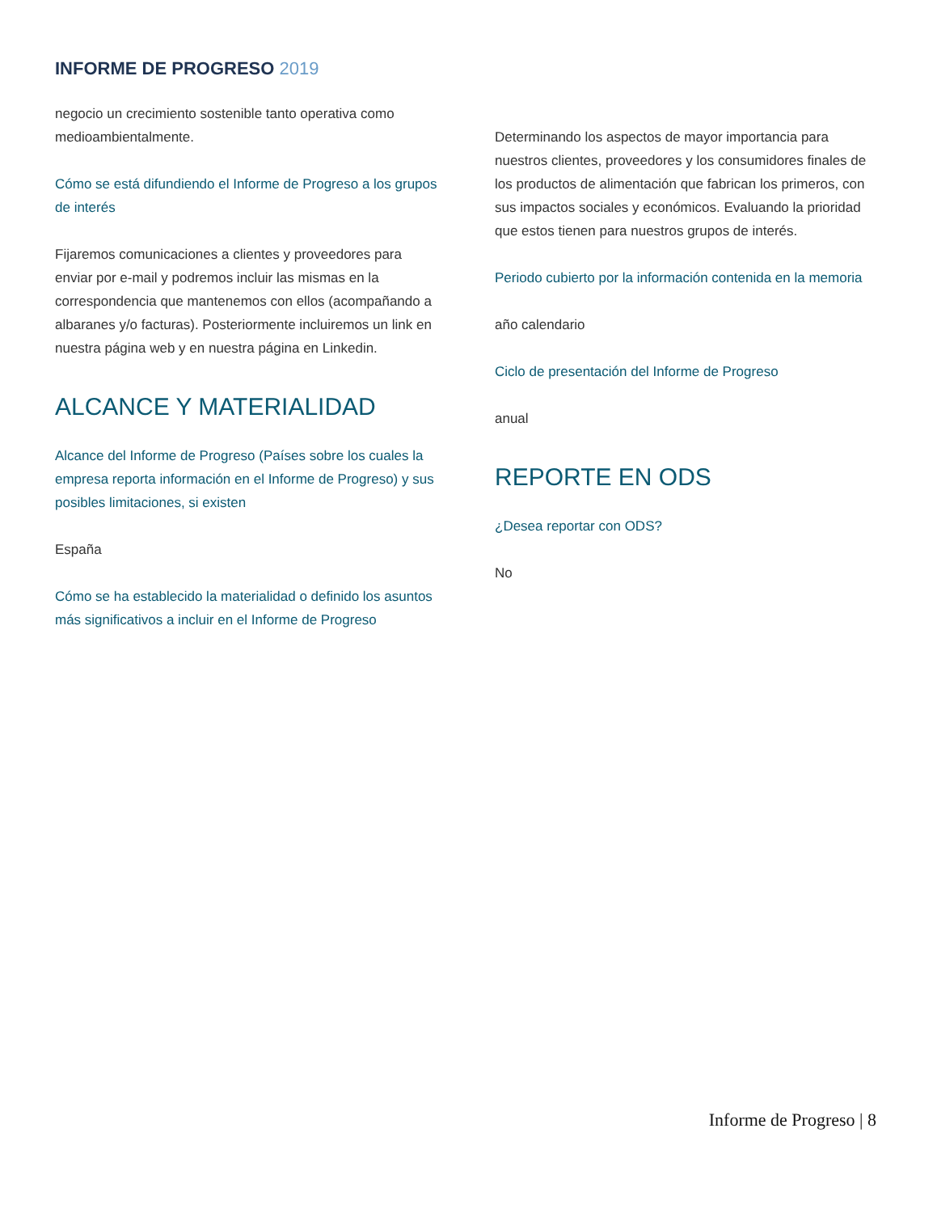INFORME DE PROGRESO 2019
negocio un crecimiento sostenible tanto operativa como medioambientalmente.
Cómo se está difundiendo el Informe de Progreso a los grupos de interés
Fijaremos comunicaciones a clientes y proveedores para enviar por e-mail y podremos incluir las mismas en la correspondencia que mantenemos con ellos (acompañando a albaranes y/o facturas). Posteriormente incluiremos un link en nuestra página web y en nuestra página en Linkedin.
ALCANCE Y MATERIALIDAD
Alcance del Informe de Progreso (Países sobre los cuales la empresa reporta información en el Informe de Progreso) y sus posibles limitaciones, si existen
España
Cómo se ha establecido la materialidad o definido los asuntos más significativos a incluir en el Informe de Progreso
Determinando los aspectos de mayor importancia para nuestros clientes, proveedores y los consumidores finales de los productos de alimentación que fabrican los primeros, con sus impactos sociales y económicos. Evaluando la prioridad que estos tienen para nuestros grupos de interés.
Periodo cubierto por la información contenida en la memoria
año calendario
Ciclo de presentación del Informe de Progreso
anual
REPORTE EN ODS
¿Desea reportar con ODS?
No
Informe de Progreso | 8